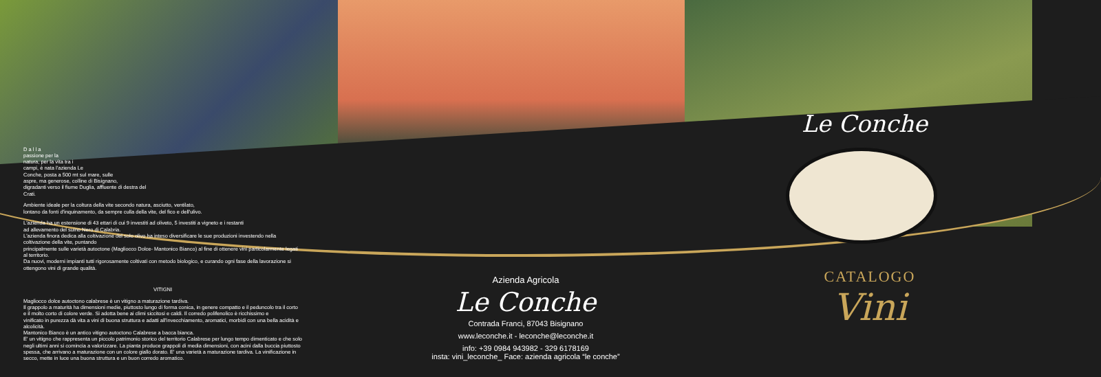Le Conche
D a l l a
passione per la
natura, per la vita tra i
campi, è nata l'azienda Le
Conche, posta a 500 mt sul mare, sulle
aspre, ma generose, colline di Bisignano,
digradanti verso il fiume Duglia, affluente di destra del
Crati.
Ambiente ideale per la coltura della vite secondo natura, asciutto, ventilato,
lontano da fonti d'inquinamento, da sempre culla della vite, del fico e dell'ulivo.
L'azienda ha un estensione di 43 ettari di cui 9 investiti ad oliveto, 5 investiti a vigneto e i restanti
ad allevamento del suino Nero di Calabria.
L'azienda finora dedica alla coltivazione del solo olivo ha inteso diversificare le sue produzioni investendo nella coltivazione della vite, puntando
principalmente sulle varietà autoctone (Magliocco Dolce- Mantonico Bianco) al fine di ottenere vini particolarmente legati al territorio.
Da nuovi, moderni impianti tutti rigorosamente coltivati con metodo biologico, e curando ogni fase della lavorazione si ottengono vini di grande qualità.
VITIGNI
Magliocco dolce autoctono calabrese è un vitigno a maturazione tardiva.
Il grappolo a maturità ha dimensioni medie, piuttosto lungo di forma conica, in genere compatto e il peduncolo tra il corto e il molto corto di colore verde. Si adotta bene ai climi siccitosi e caldi. Il corredo polifenolico è ricchissimo e
vinificato in purezza dà vita a vini di buona struttura e adatti all'invecchiamento, aromatici, morbidi con una bella acidità e alcolicità.
Mantonico Bianco è un antico vitigno autoctono Calabrese a bacca bianca.
E' un vitigno che rappresenta un piccolo patrimonio storico del territorio Calabrese per lungo tempo dimenticato e che solo negli ultimi anni si comincia a valorizzare. La pianta produce grappoli di media dimensioni, con acini dalla buccia piuttosto spessa, che arrivano a maturazione con un colore giallo dorato. E' una varietà a maturazione tardiva. La vinificazione in secco, mette in luce una buona struttura e un buon corredo aromatico.
Azienda Agricola
Le Conche
Contrada Franci, 87043 Bisignano
www.leconche.it - leconche@leconche.it
info: +39 0984 943982 - 329 6178169
insta: vini_leconche_ Face: azienda agricola “le conche”
CATALOGO
Vini